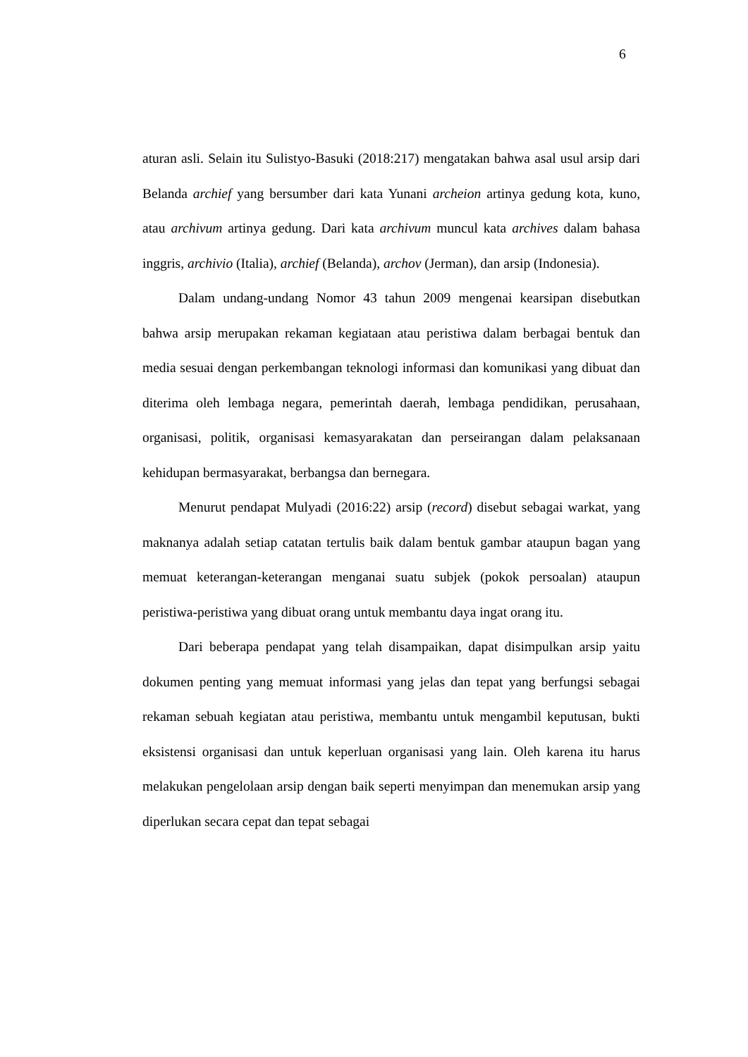6
aturan asli. Selain itu Sulistyo-Basuki (2018:217) mengatakan bahwa asal usul arsip dari Belanda archief yang bersumber dari kata Yunani archeion artinya gedung kota, kuno, atau archivum artinya gedung. Dari kata archivum muncul kata archives dalam bahasa inggris, archivio (Italia), archief (Belanda), archov (Jerman), dan arsip (Indonesia).
Dalam undang-undang Nomor 43 tahun 2009 mengenai kearsipan disebutkan bahwa arsip merupakan rekaman kegiataan atau peristiwa dalam berbagai bentuk dan media sesuai dengan perkembangan teknologi informasi dan komunikasi yang dibuat dan diterima oleh lembaga negara, pemerintah daerah, lembaga pendidikan, perusahaan, organisasi, politik, organisasi kemasyarakatan dan perseirangan dalam pelaksanaan kehidupan bermasyarakat, berbangsa dan bernegara.
Menurut pendapat Mulyadi (2016:22) arsip (record) disebut sebagai warkat, yang maknanya adalah setiap catatan tertulis baik dalam bentuk gambar ataupun bagan yang memuat keterangan-keterangan menganai suatu subjek (pokok persoalan) ataupun peristiwa-peristiwa yang dibuat orang untuk membantu daya ingat orang itu.
Dari beberapa pendapat yang telah disampaikan, dapat disimpulkan arsip yaitu dokumen penting yang memuat informasi yang jelas dan tepat yang berfungsi sebagai rekaman sebuah kegiatan atau peristiwa, membantu untuk mengambil keputusan, bukti eksistensi organisasi dan untuk keperluan organisasi yang lain. Oleh karena itu harus melakukan pengelolaan arsip dengan baik seperti menyimpan dan menemukan arsip yang diperlukan secara cepat dan tepat sebagai